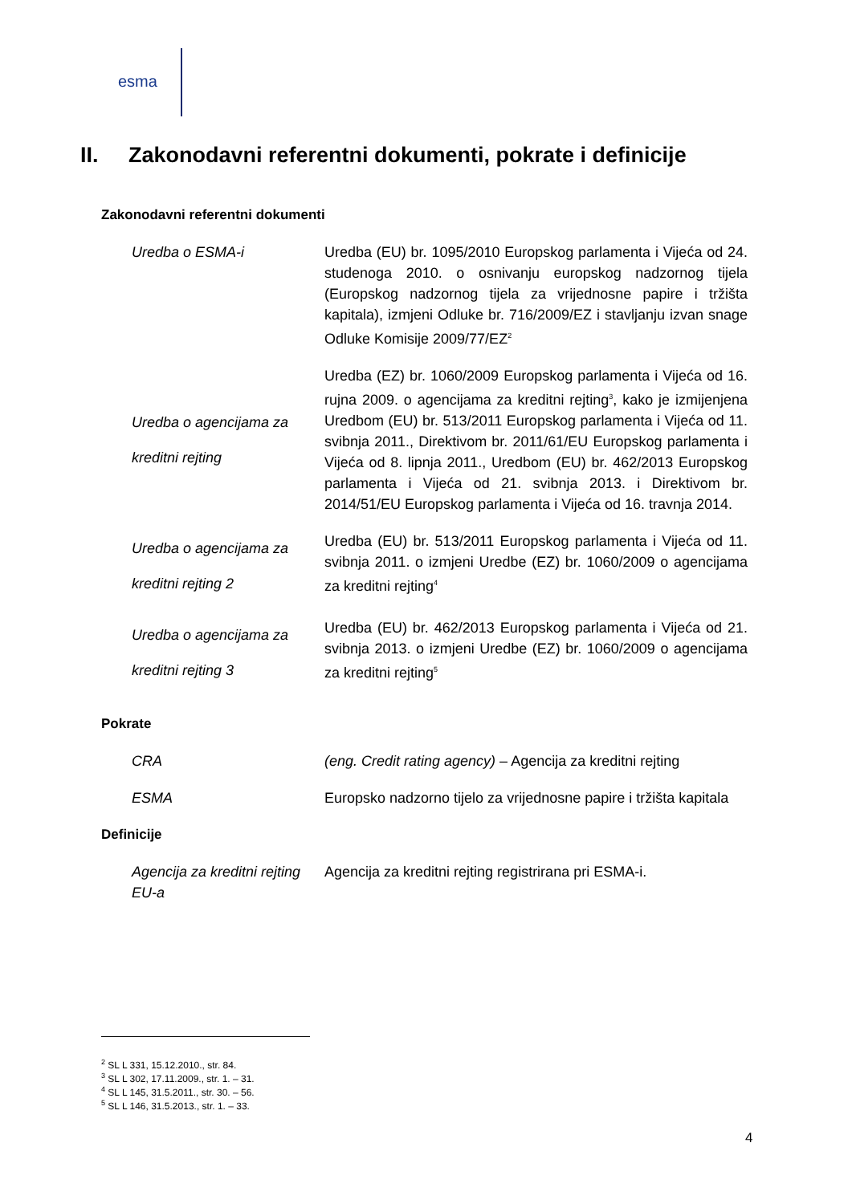esma
II. Zakonodavni referentni dokumenti, pokrate i definicije
Zakonodavni referentni dokumenti
| Uredba o ESMA-i | Uredba (EU) br. 1095/2010 Europskog parlamenta i Vijeća od 24. studenoga 2010. o osnivanju europskog nadzornog tijela (Europskog nadzornog tijela za vrijednosne papire i tržišta kapitala), izmjeni Odluke br. 716/2009/EZ i stavljanju izvan snage Odluke Komisije 2009/77/EZ<sup>2</sup> |
| Uredba o agencijama za kreditni rejting | Uredba (EZ) br. 1060/2009 Europskog parlamenta i Vijeća od 16. rujna 2009. o agencijama za kreditni rejting<sup>3</sup>, kako je izmijenjena Uredbom (EU) br. 513/2011 Europskog parlamenta i Vijeća od 11. svibnja 2011., Direktivom br. 2011/61/EU Europskog parlamenta i Vijeća od 8. lipnja 2011., Uredbom (EU) br. 462/2013 Europskog parlamenta i Vijeća od 21. svibnja 2013. i Direktivom br. 2014/51/EU Europskog parlamenta i Vijeća od 16. travnja 2014. |
| Uredba o agencijama za kreditni rejting 2 | Uredba (EU) br. 513/2011 Europskog parlamenta i Vijeća od 11. svibnja 2011. o izmjeni Uredbe (EZ) br. 1060/2009 o agencijama za kreditni rejting<sup>4</sup> |
| Uredba o agencijama za kreditni rejting 3 | Uredba (EU) br. 462/2013 Europskog parlamenta i Vijeća od 21. svibnja 2013. o izmjeni Uredbe (EZ) br. 1060/2009 o agencijama za kreditni rejting<sup>5</sup> |
Pokrate
| CRA | (eng. Credit rating agency) – Agencija za kreditni rejting |
| ESMA | Europsko nadzorno tijelo za vrijednosne papire i tržišta kapitala |
Definicije
| Agencija za kreditni rejting EU-a | Agencija za kreditni rejting registrirana pri ESMA-i. |
<sup>2</sup> SL L 331, 15.12.2010., str. 84.
<sup>3</sup> SL L 302, 17.11.2009., str. 1. – 31.
<sup>4</sup> SL L 145, 31.5.2011., str. 30. – 56.
<sup>5</sup> SL L 146, 31.5.2013., str. 1. – 33.
4